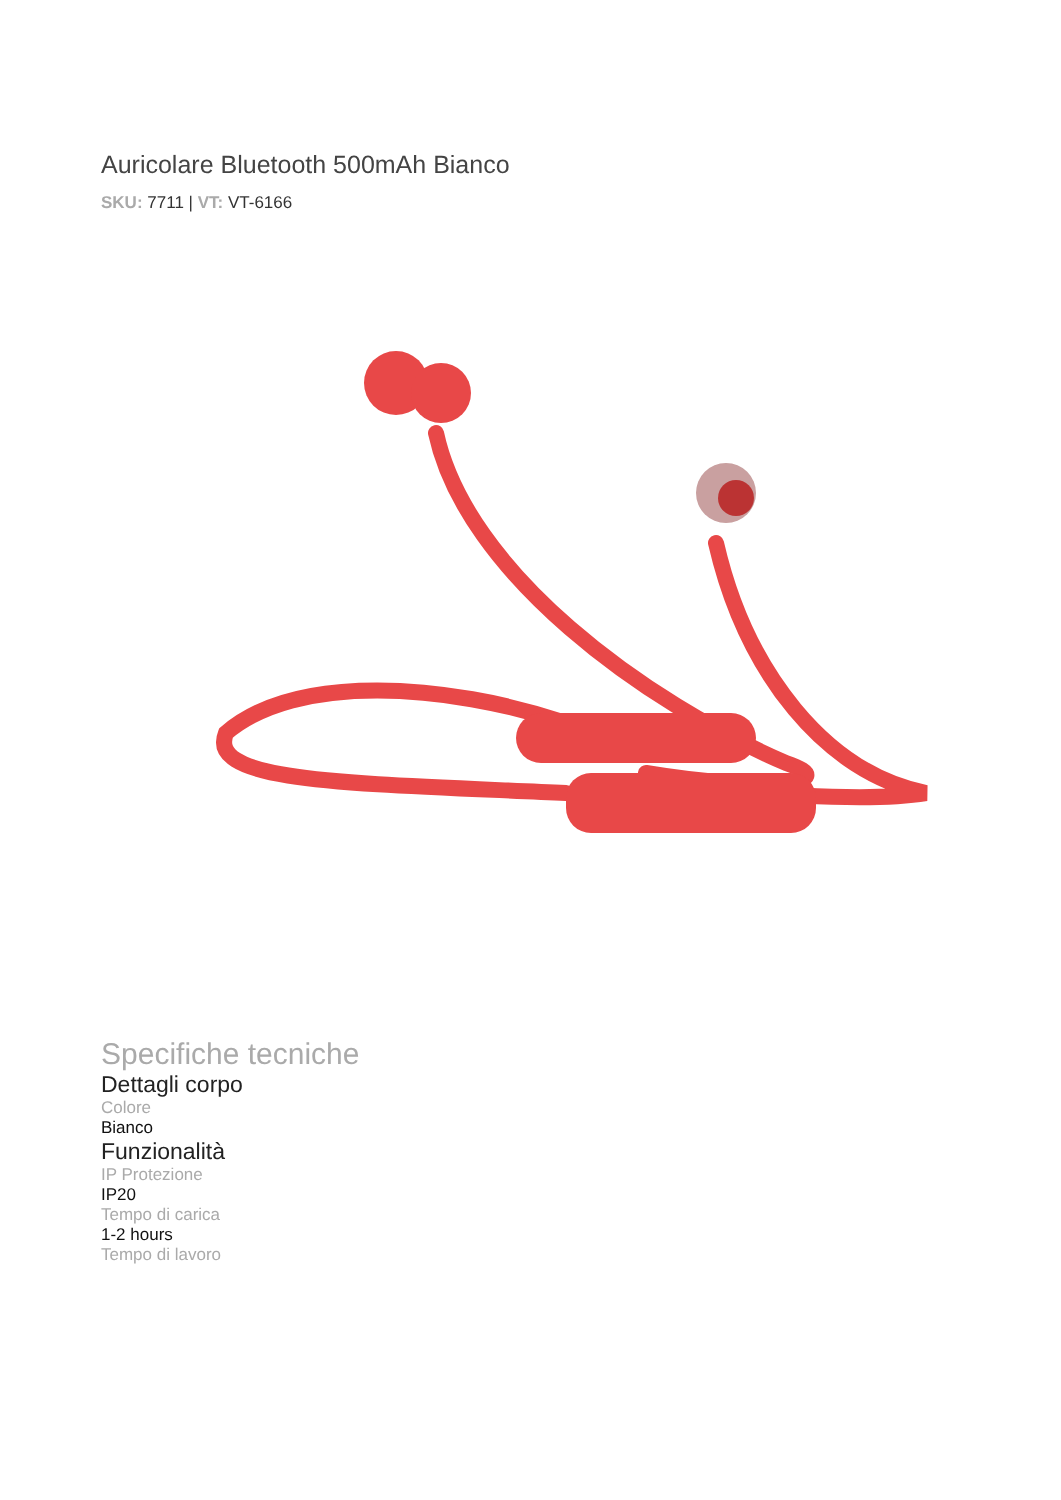Auricolare Bluetooth 500mAh Bianco
SKU: 7711 | VT: VT-6166
Specifiche tecniche
Dettagli corpo
Colore
Bianco
Funzionalità
IP Protezione
IP20
Tempo di carica
1-2 hours
Tempo di lavoro